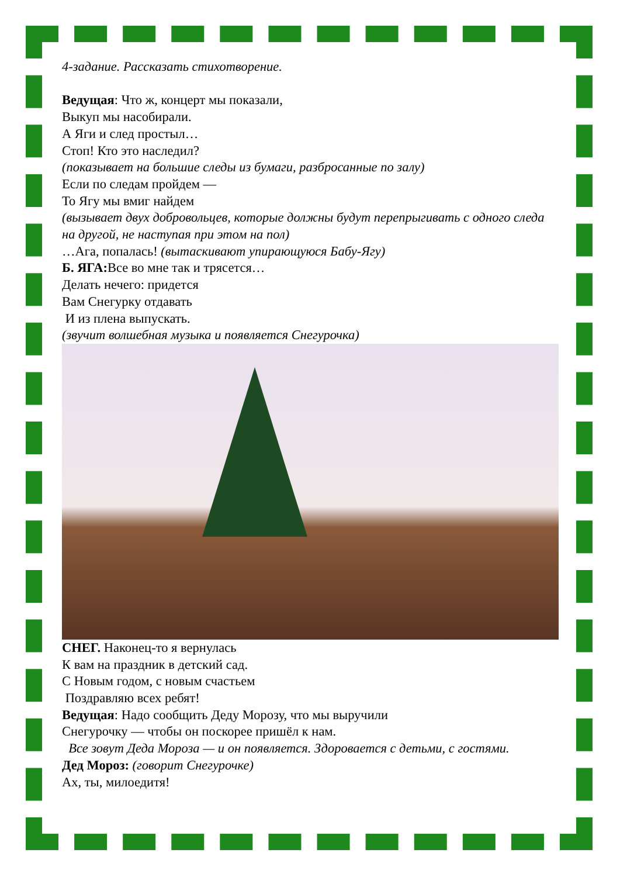4-задание. Рассказать стихотворение.
Ведущая: Что ж, концерт мы показали,
Выкуп мы насобирали.
А Яги и след простыл…
Стоп! Кто это наследил?
(показывает на большие следы из бумаги, разбросанные по залу)
Если по следам пройдем —
То Ягу мы вмиг найдем
(вызывает двух добровольцев, которые должны будут перепрыгивать с одного следа на другой, не наступая при этом на пол)
…Ага, попалась! (вытаскивают упирающуюся Бабу-Ягу)
Б. ЯГА: Все во мне так и трясется…
Делать нечего: придется
Вам Снегурку отдавать
И из плена выпускать.
(звучит волшебная музыка и появляется Снегурочка)
СНЕГ. Наконец-то я вернулась
К вам на праздник в детский сад.
С Новым годом, с новым счастьем
Поздравляю всех ребят!
Ведущая: Надо сообщить Деду Морозу, что мы выручили
Снегурочку — чтобы он поскорее пришёл к нам.
Все зовут Деда Мороза — и он появляется. Здоровается с детьми, с гостями.
Дед Мороз: (говорит Снегурочке)
Ах, ты, милоедитя!